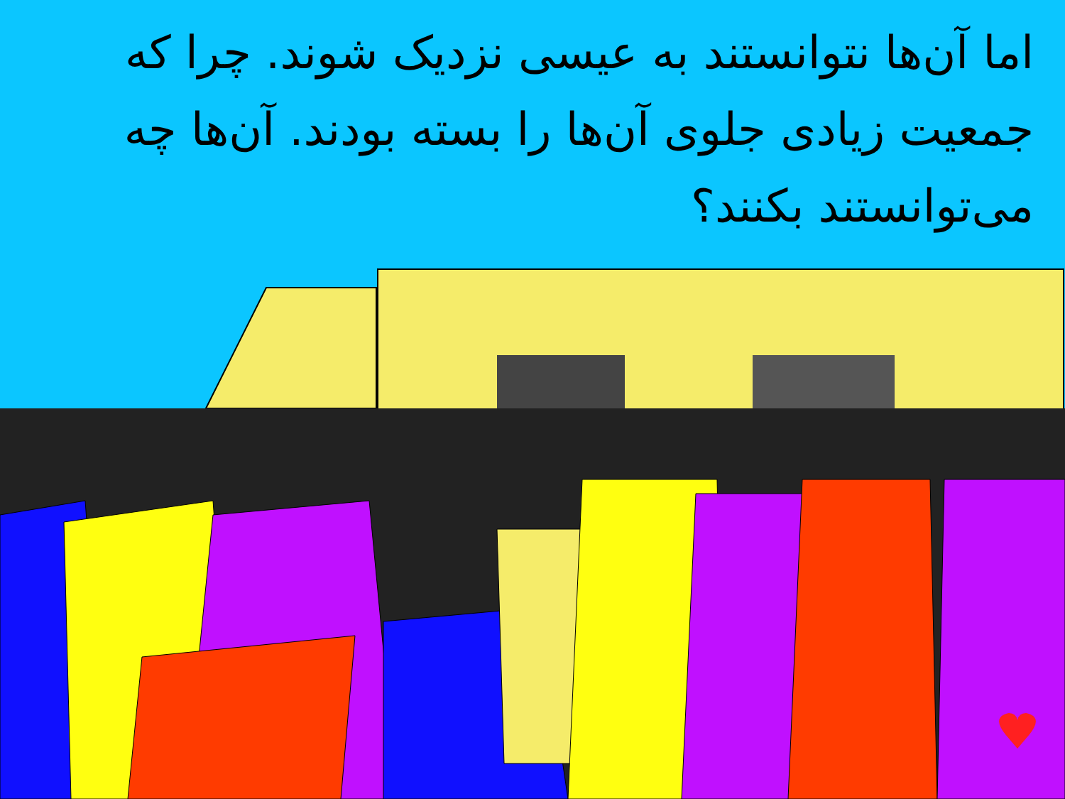اما آن‌ها نتوانستند به عیسی نزدیک شوند. چرا که جمعیت زیادی جلوی آن‌ها را بسته بودند. آن‌ها چه می‌توانستند بکنند؟